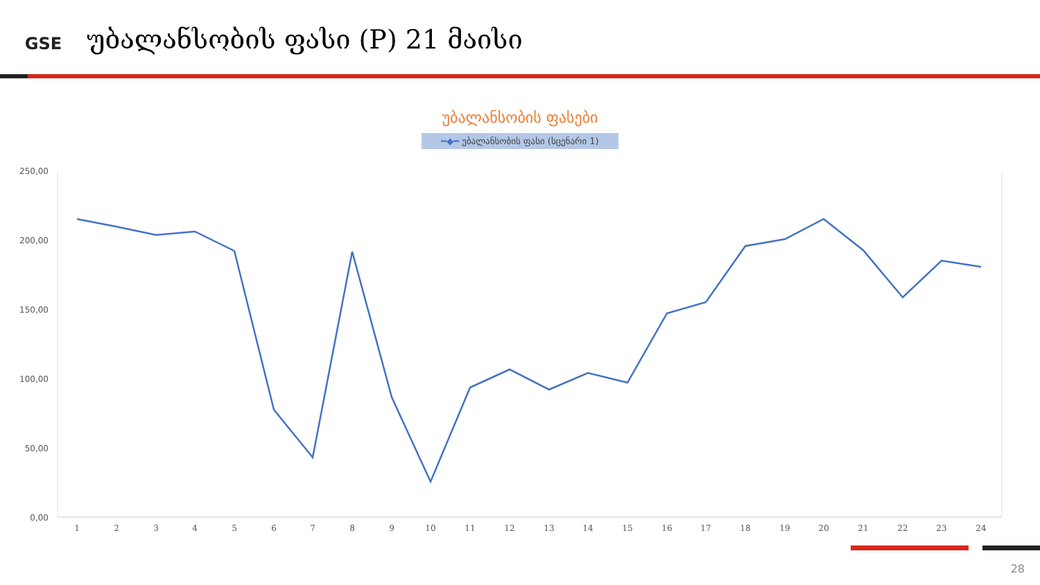GSE
უბალანსობის ფასი (P) 21 მაისი
უბალანსობის ფასები
━◆━ უბალანსობის ფასი (სცენარი 1)
250,00
200,00
150,00
100,00
50,00
0,00
1
2
3
4
5
6
7
8
9
10
11
12
13
14
15
16
17
18
19
20
21
22
23
24
28